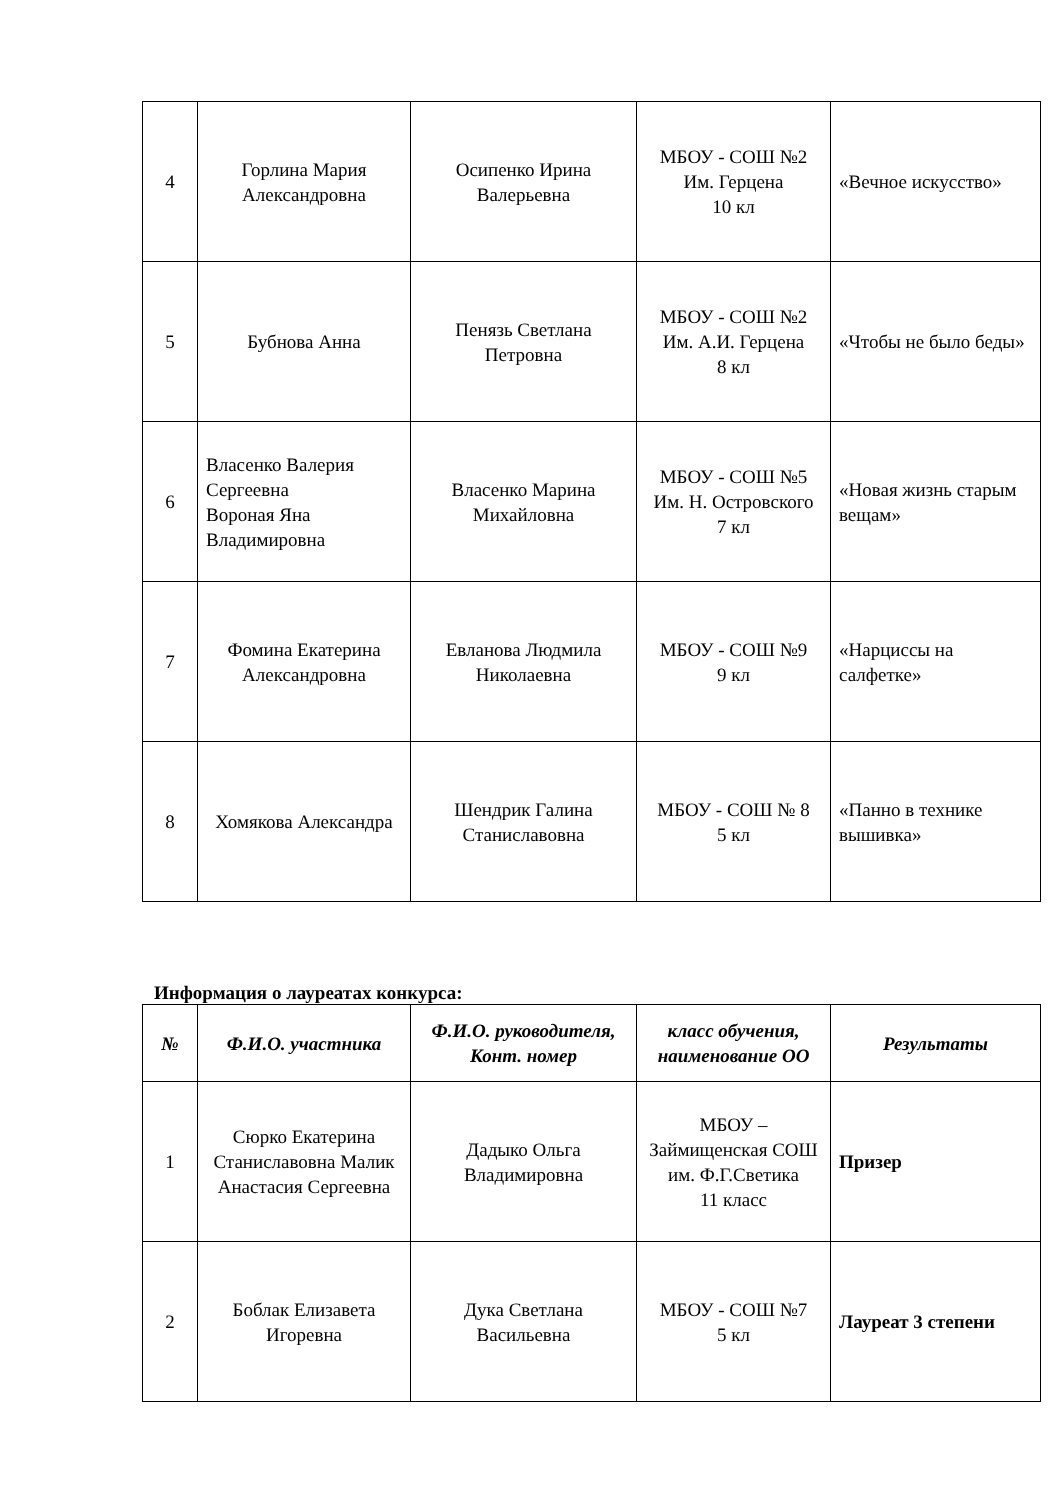| 4 | Горлина Мария Александровна | Осипенко Ирина Валерьевна | МБОУ - СОШ №2 Им. Герцена 10 кл | «Вечное искусство» |
| 5 | Бубнова Анна | Пенязь Светлана Петровна | МБОУ - СОШ №2 Им. А.И. Герцена 8 кл | «Чтобы не было беды» |
| 6 | Власенко Валерия Сергеевна Вороная Яна Владимировна | Власенко Марина Михайловна | МБОУ - СОШ №5 Им. Н. Островского 7 кл | «Новая жизнь старым вещам» |
| 7 | Фомина Екатерина Александровна | Евланова Людмила Николаевна | МБОУ - СОШ №9 9 кл | «Нарциссы на салфетке» |
| 8 | Хомякова Александра | Шендрик Галина Станиславовна | МБОУ - СОШ № 8 5 кл | «Панно в технике вышивка» |
Информация о лауреатах конкурса:
| № | Ф.И.О. участника | Ф.И.О. руководителя, Конт. номер | класс обучения, наименование ОО | Результаты |
| --- | --- | --- | --- | --- |
| 1 | Сюрко Екатерина Станиславовна Малик Анастасия Сергеевна | Дадыко Ольга Владимировна | МБОУ – Займищенская СОШ им. Ф.Г.Светика 11 класс | Призер |
| 2 | Боблак Елизавета Игоревна | Дука Светлана Васильевна | МБОУ - СОШ №7 5 кл | Лауреат 3 степени |